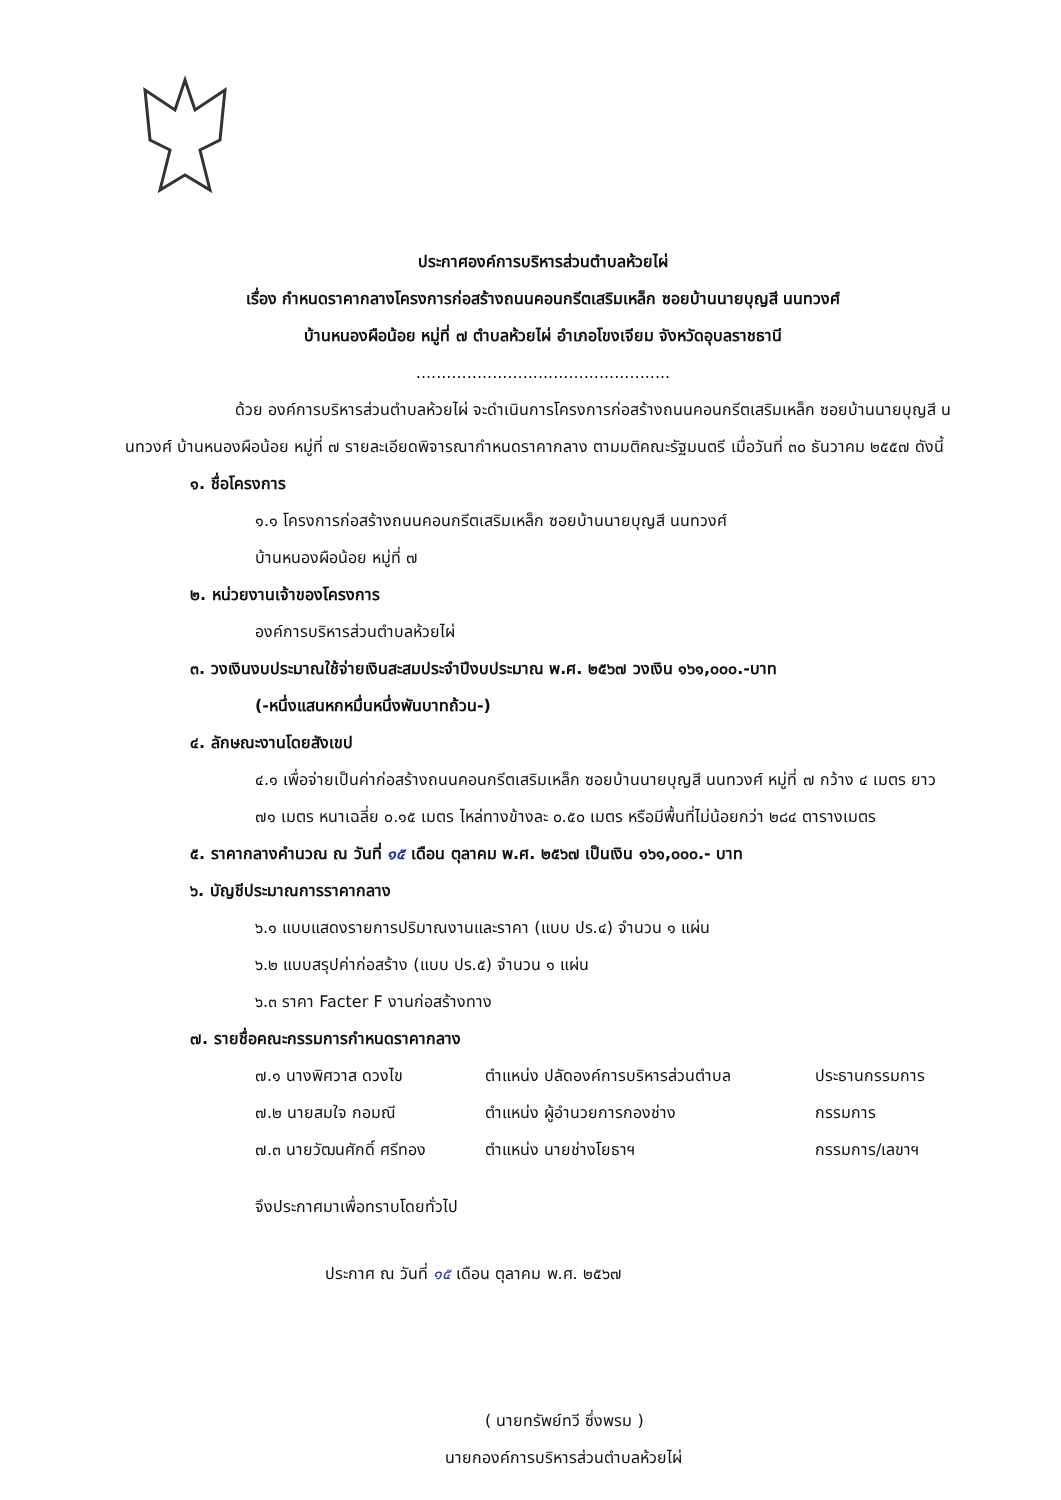ประกาศองค์การบริหารส่วนตำบลห้วยไผ่
เรื่อง กำหนดราคากลางโครงการก่อสร้างถนนคอนกรีตเสริมเหล็ก ซอยบ้านนายบุญสี นนทวงศ์
บ้านหนองผือน้อย หมู่ที่ ๗ ตำบลห้วยไผ่ อำเภอโขงเจียม จังหวัดอุบลราชธานี
..................................................
ด้วย องค์การบริหารส่วนตำบลห้วยไผ่ จะดำเนินการโครงการก่อสร้างถนนคอนกรีตเสริมเหล็ก ซอยบ้านนายบุญสี นนทวงศ์ บ้านหนองผือน้อย หมู่ที่ ๗ รายละเอียดพิจารณากำหนดราคากลาง ตามมติคณะรัฐมนตรี เมื่อวันที่ ๓๐ ธันวาคม ๒๕๕๗ ดังนี้
๑. ชื่อโครงการ
๑.๑ โครงการก่อสร้างถนนคอนกรีตเสริมเหล็ก ซอยบ้านนายบุญสี นนทวงศ์
บ้านหนองผือน้อย หมู่ที่ ๗
๒. หน่วยงานเจ้าของโครงการ
องค์การบริหารส่วนตำบลห้วยไผ่
๓. วงเงินงบประมาณใช้จ่ายเงินสะสมประจำปีงบประมาณ พ.ศ. ๒๕๖๗ วงเงิน ๑๖๑,๐๐๐.-บาท
(-หนึ่งแสนหกหมื่นหนึ่งพันบาทถ้วน-)
๔. ลักษณะงานโดยสังเขป
๔.๑ เพื่อจ่ายเป็นค่าก่อสร้างถนนคอนกรีตเสริมเหล็ก ซอยบ้านนายบุญสี นนทวงศ์ หมู่ที่ ๗ กว้าง ๔ เมตร ยาว ๗๑ เมตร หนาเฉลี่ย ๐.๑๕ เมตร ไหล่ทางข้างละ ๐.๕๐ เมตร หรือมีพื้นที่ไม่น้อยกว่า ๒๘๔ ตารางเมตร
๕. ราคากลางคำนวณ ณ วันที่ ๑๕ เดือน ตุลาคม พ.ศ. ๒๕๖๗ เป็นเงิน ๑๖๑,๐๐๐.- บาท
๖. บัญชีประมาณการราคากลาง
๖.๑ แบบแสดงรายการปริมาณงานและราคา (แบบ ปร.๔) จำนวน ๑ แผ่น
๖.๒ แบบสรุปค่าก่อสร้าง (แบบ ปร.๕) จำนวน ๑ แผ่น
๖.๓ ราคา Facter F งานก่อสร้างทาง
๗. รายชื่อคณะกรรมการกำหนดราคากลาง
๗.๑ นางพิศวาส ดวงไข ตำแหน่ง ปลัดองค์การบริหารส่วนตำบล ประธานกรรมการ
๗.๒ นายสมใจ กอมณี ตำแหน่ง ผู้อำนวยการกองช่าง กรรมการ
๗.๓ นายวัฒนศักดิ์ ศรีทอง ตำแหน่ง นายช่างโยธาฯ กรรมการ/เลขาฯ
จึงประกาศมาเพื่อทราบโดยทั่วไป
ประกาศ ณ วันที่ ๑๕ เดือน ตุลาคม พ.ศ. ๒๕๖๗
( นายทรัพย์ทวี ซึ่งพรม )
นายกองค์การบริหารส่วนตำบลห้วยไผ่